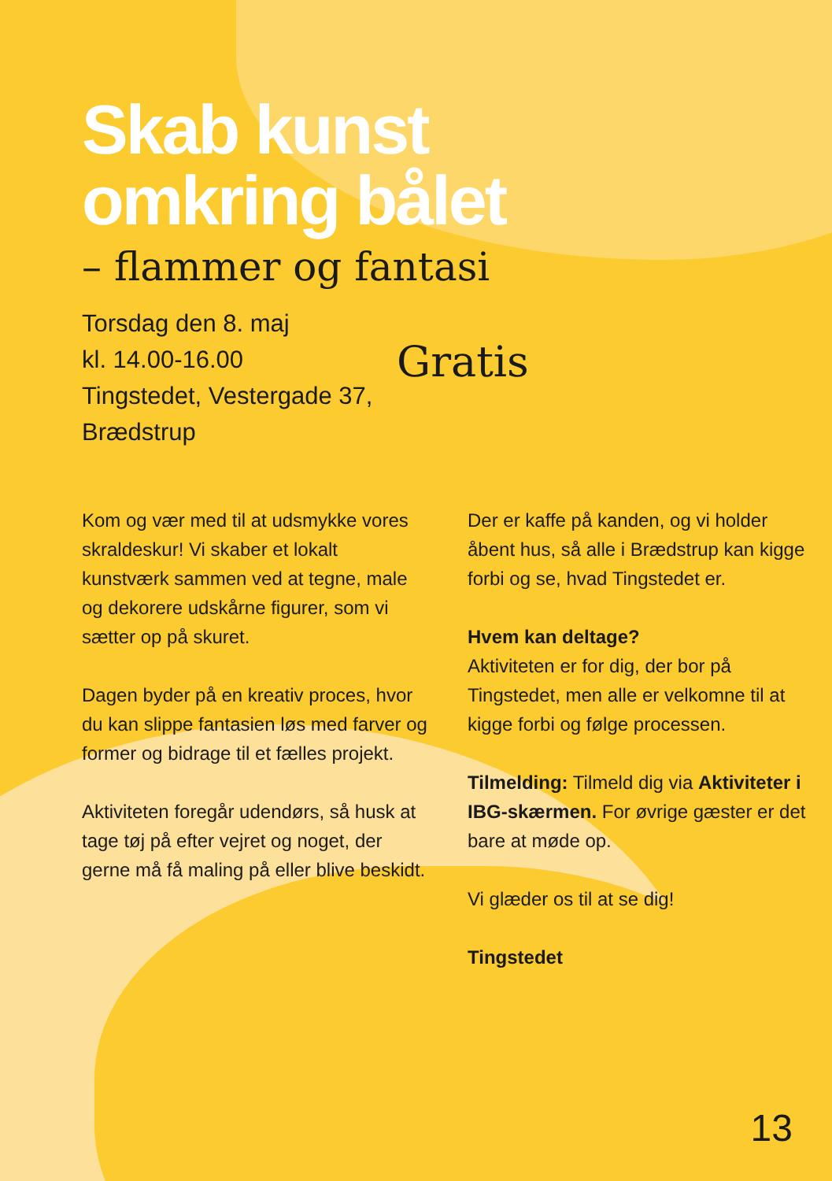Skab kunst
omkring bålet
– flammer og fantasi
Torsdag den 8. maj
kl. 14.00-16.00
Tingstedet, Vestergade 37, Brædstrup
Gratis
Kom og vær med til at udsmykke vores skraldeskur! Vi skaber et lokalt kunstværk sammen ved at tegne, male og dekorere udskårne figurer, som vi sætter op på skuret.
Dagen byder på en kreativ proces, hvor du kan slippe fantasien løs med farver og former og bidrage til et fælles projekt.
Aktiviteten foregår udendørs, så husk at tage tøj på efter vejret og noget, der gerne må få maling på eller blive beskidt.
Der er kaffe på kanden, og vi holder åbent hus, så alle i Brædstrup kan kigge forbi og se, hvad Tingstedet er.
Hvem kan deltage?
Aktiviteten er for dig, der bor på Tingstedet, men alle er velkomne til at kigge forbi og følge processen.
Tilmelding: Tilmeld dig via Aktiviteter i IBG-skærmen. For øvrige gæster er det bare at møde op.
Vi glæder os til at se dig!
Tingstedet
13